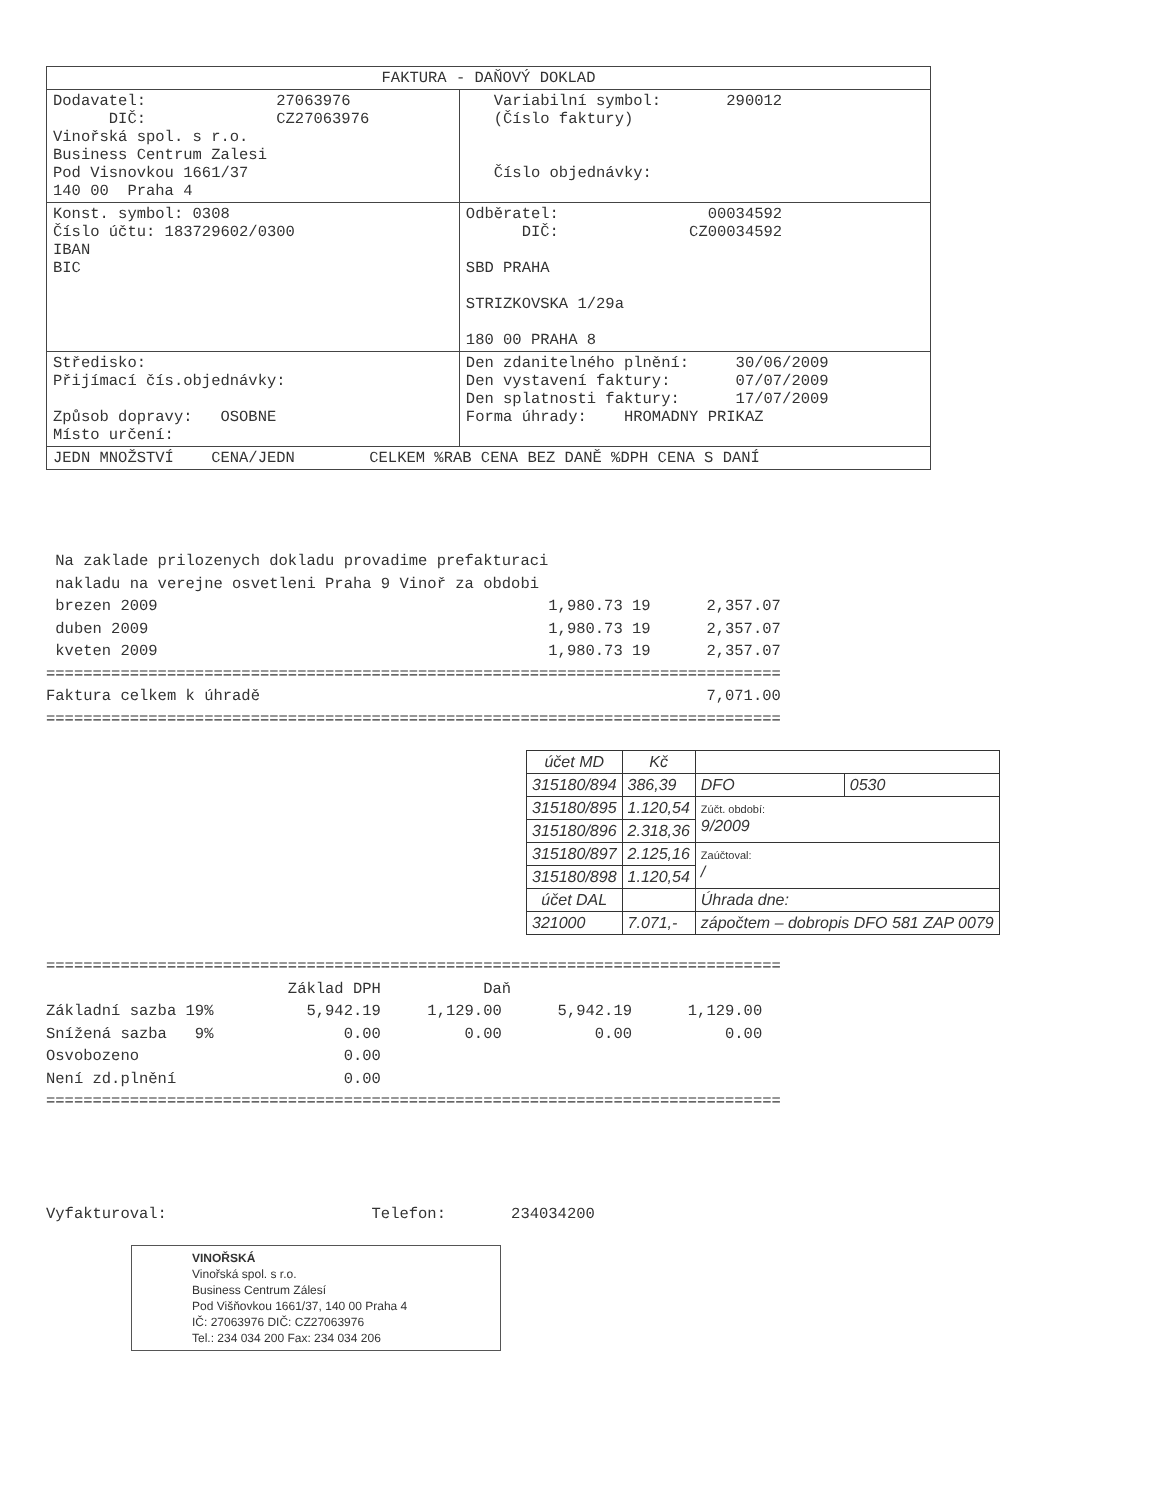| FAKTURA - DAŇOVÝ DOKLAD | |
| Dodavatel: 27063976 DIČ: CZ27063976 Vinořská spol. s r.o. Business Centrum Zalesi Pod Visnovkou 1661/37 140 00 Praha 4 | Variabilní symbol: 290012 (Číslo faktury) Číslo objednávky: |
| Konst. symbol: 0308 Číslo účtu: 183729602/0300 IBAN BIC | Odběratel: 00034592 DIČ: CZ00034592 SBD PRAHA STRIZKOVSKA 1/29a 180 00 PRAHA 8 |
| Středisko: Přijímací čís.objednávky: Způsob dopravy: OSOBNE Místo určení: | Den zdanitelného plnění: 30/06/2009 Den vystavení faktury: 07/07/2009 Den splatnosti faktury: 17/07/2009 Forma úhrady: HROMADNY PRIKAZ |
| JEDN MNOŽSTVÍ CENA/JEDN CELKEM %RAB CENA BEZ DANĚ %DPH CENA S DANÍ | |
Na zaklade prilozenych dokladu provadime prefakturaci nakladu na verejne osvetleni Praha 9 Vinoř za obdobi brezen 2009 1,980.73 19 2,357.07 duben 2009 1,980.73 19 2,357.07 kveten 2009 1,980.73 19 2,357.07 =============================================================================== Faktura celkem k úhradě 7,071.00 ===============================================================================
| účet MD | Kč | | |
| 315180/894 | 386,39 | DFO | 0530 |
| 315180/895 | 1.120,54 | Zúčt. období: 9/2009 | |
| 315180/896 | 2.318,36 | | |
| 315180/897 | 2.125,16 | Zaúčtoval: / | |
| 315180/898 | 1.120,54 | | |
| účet DAL | | Úhrada dne: | |
| 321000 | 7.071,- | zápočtem – dobropis DFO 581 ZAP 0079 | |
=============================================================================== Základ DPH Daň Základní sazba 19% 5,942.19 1,129.00 5,942.19 1,129.00 Snížená sazba 9% 0.00 0.00 0.00 0.00 Osvobozeno 0.00 Není zd.plnění 0.00 ===============================================================================
Vyfakturoval: Telefon: 234034200
VINOŘSKÁ
Vinořská spol. s r.o.
Business Centrum Zálesí
Pod Višňovkou 1661/37, 140 00 Praha 4
IČ: 27063976 DIČ: CZ27063976
Tel.: 234 034 200 Fax: 234 034 206